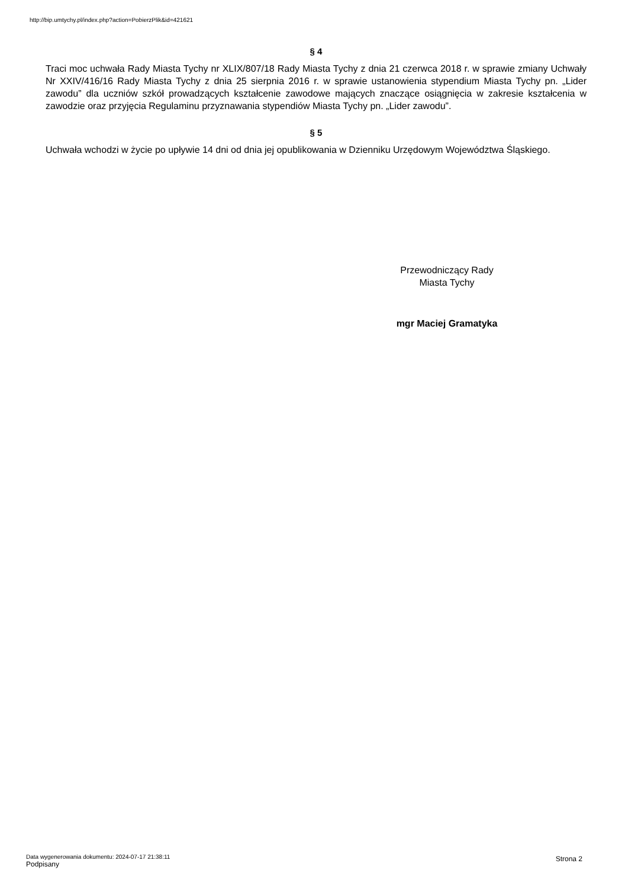http://bip.umtychy.pl/index.php?action=PobierzPlik&id=421621
§ 4
Traci moc uchwała Rady Miasta Tychy nr XLIX/807/18 Rady Miasta Tychy z dnia 21 czerwca 2018 r. w sprawie zmiany Uchwały Nr XXIV/416/16 Rady Miasta Tychy z dnia 25 sierpnia 2016 r. w sprawie ustanowienia stypendium Miasta Tychy pn. „Lider zawodu” dla uczniów szkół prowadzących kształcenie zawodowe mających znaczące osiągnięcia w zakresie kształcenia w zawodzie oraz przyjęcia Regulaminu przyznawania stypendiów Miasta Tychy pn. „Lider zawodu”.
§ 5
Uchwała wchodzi w życie po upływie 14 dni od dnia jej opublikowania w Dzienniku Urzędowym Województwa Śląskiego.
Przewodniczący Rady
Miasta Tychy
mgr Maciej Gramatyka
Data wygenerowania dokumentu: 2024-07-17 21:38:11
Podpisany
Strona 2